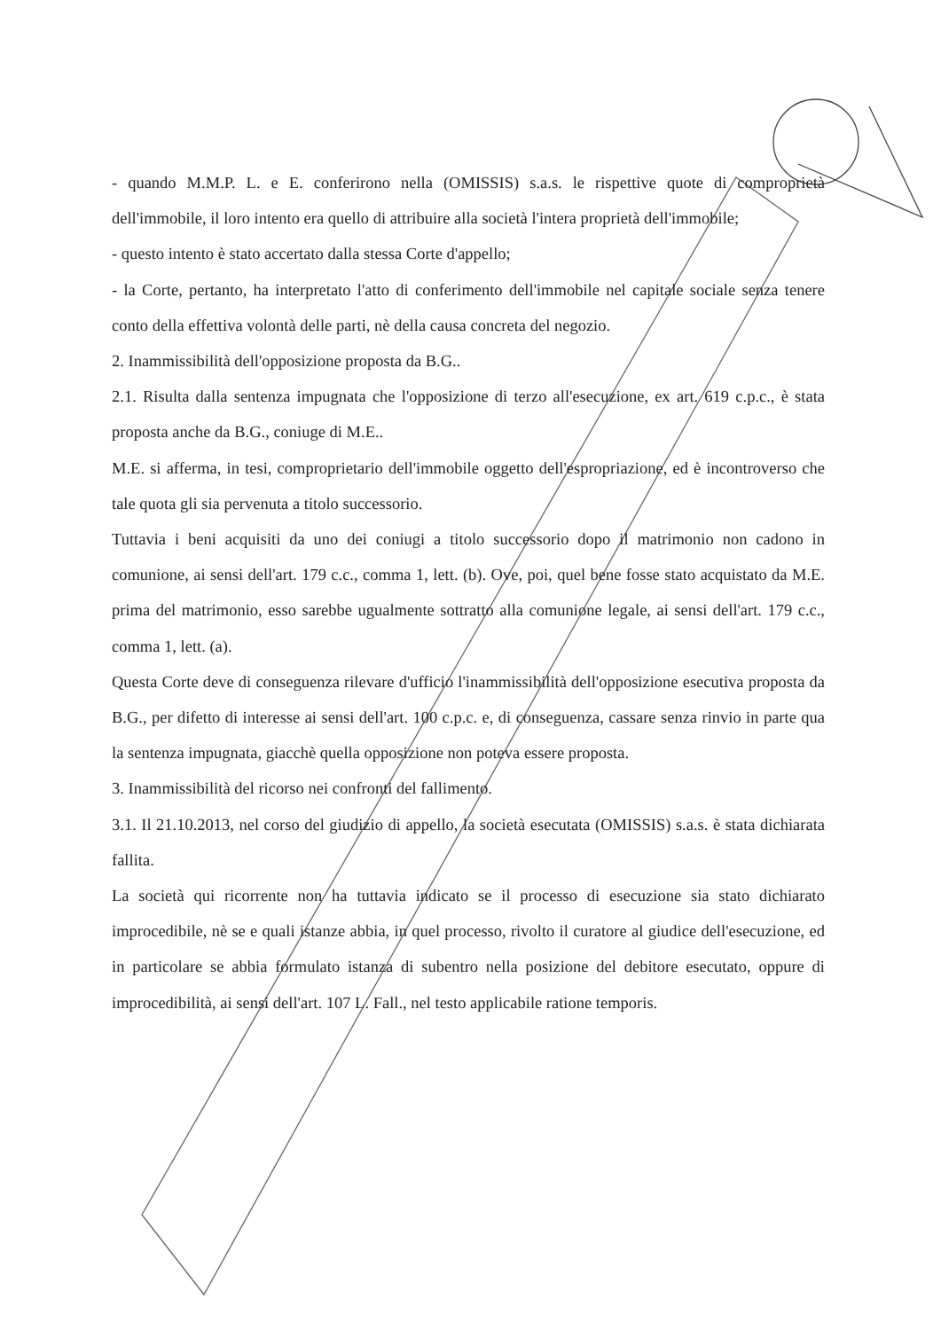- quando M.M.P. L. e E. conferirono nella (OMISSIS) s.a.s. le rispettive quote di comproprietà dell'immobile, il loro intento era quello di attribuire alla società l'intera proprietà dell'immobile;
- questo intento è stato accertato dalla stessa Corte d'appello;
- la Corte, pertanto, ha interpretato l'atto di conferimento dell'immobile nel capitale sociale senza tenere conto della effettiva volontà delle parti, nè della causa concreta del negozio.
2. Inammissibilità dell'opposizione proposta da B.G..
2.1. Risulta dalla sentenza impugnata che l'opposizione di terzo all'esecuzione, ex art. 619 c.p.c., è stata proposta anche da B.G., coniuge di M.E..
M.E. si afferma, in tesi, comproprietario dell'immobile oggetto dell'espropriazione, ed è incontroverso che tale quota gli sia pervenuta a titolo successorio.
Tuttavia i beni acquisiti da uno dei coniugi a titolo successorio dopo il matrimonio non cadono in comunione, ai sensi dell'art. 179 c.c., comma 1, lett. (b). Ove, poi, quel bene fosse stato acquistato da M.E. prima del matrimonio, esso sarebbe ugualmente sottratto alla comunione legale, ai sensi dell'art. 179 c.c., comma 1, lett. (a).
Questa Corte deve di conseguenza rilevare d'ufficio l'inammissibilità dell'opposizione esecutiva proposta da B.G., per difetto di interesse ai sensi dell'art. 100 c.p.c. e, di conseguenza, cassare senza rinvio in parte qua la sentenza impugnata, giacchè quella opposizione non poteva essere proposta.
3. Inammissibilità del ricorso nei confronti del fallimento.
3.1. Il 21.10.2013, nel corso del giudizio di appello, la società esecutata (OMISSIS) s.a.s. è stata dichiarata fallita.
La società qui ricorrente non ha tuttavia indicato se il processo di esecuzione sia stato dichiarato improcedibile, nè se e quali istanze abbia, in quel processo, rivolto il curatore al giudice dell'esecuzione, ed in particolare se abbia formulato istanza di subentro nella posizione del debitore esecutato, oppure di improcedibilità, ai sensi dell'art. 107 L. Fall., nel testo applicabile ratione temporis.